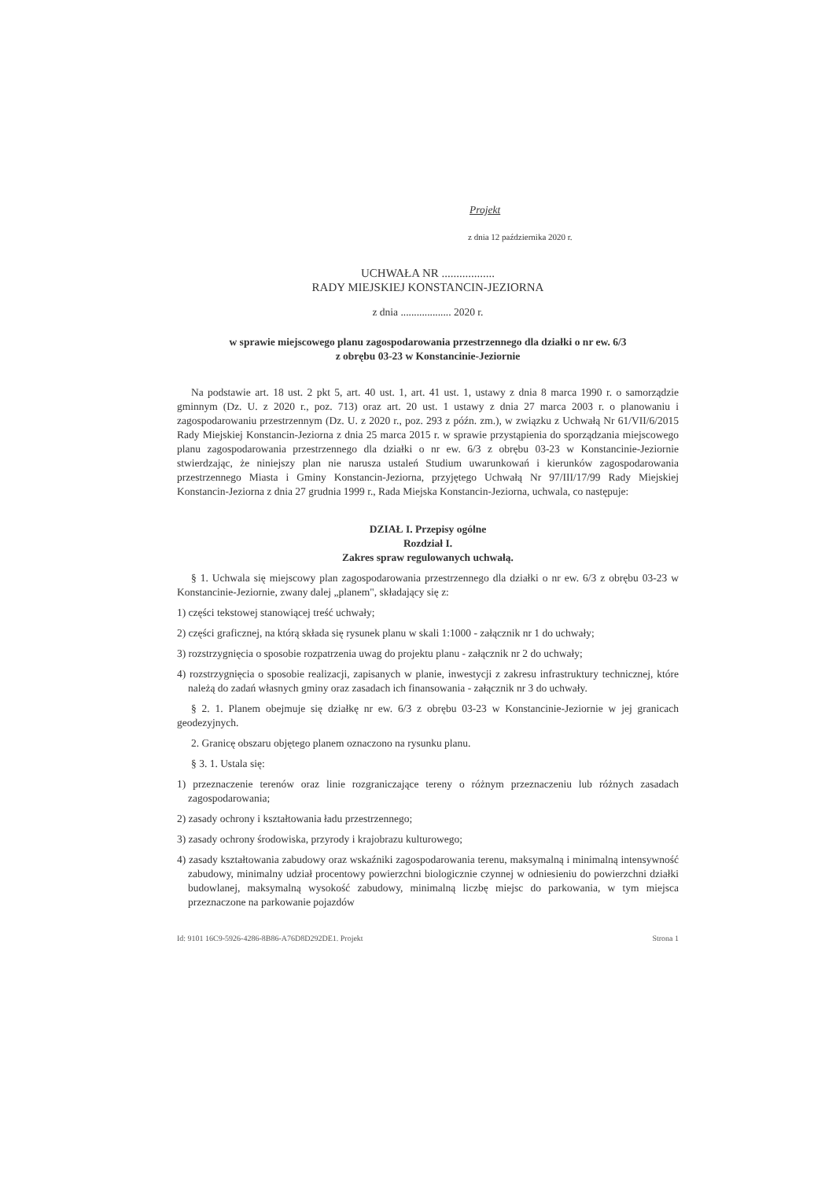Projekt
z dnia 12 października 2020 r.
UCHWAŁA NR ..................
RADY MIEJSKIEJ KONSTANCIN-JEZIORNA
z dnia ................... 2020 r.
w sprawie miejscowego planu zagospodarowania przestrzennego dla działki o nr ew. 6/3
z obrębu 03-23 w Konstancinie-Jeziornie
Na podstawie art. 18 ust. 2 pkt 5, art. 40 ust. 1, art. 41 ust. 1, ustawy z dnia 8 marca 1990 r. o samorządzie gminnym (Dz. U. z 2020 r., poz. 713) oraz art. 20 ust. 1 ustawy z dnia 27 marca 2003 r. o planowaniu i zagospodarowaniu przestrzennym (Dz. U. z 2020 r., poz. 293 z późn. zm.), w związku z Uchwałą Nr 61/VII/6/2015 Rady Miejskiej Konstancin-Jeziorna z dnia 25 marca 2015 r. w sprawie przystąpienia do sporządzania miejscowego planu zagospodarowania przestrzennego dla działki o nr ew. 6/3 z obrębu 03-23 w Konstancinie-Jeziornie stwierdzając, że niniejszy plan nie narusza ustaleń Studium uwarunkowań i kierunków zagospodarowania przestrzennego Miasta i Gminy Konstancin-Jeziorna, przyjętego Uchwałą Nr 97/III/17/99 Rady Miejskiej Konstancin-Jeziorna z dnia 27 grudnia 1999 r., Rada Miejska Konstancin-Jeziorna, uchwala, co następuje:
DZIAŁ I. Przepisy ogólne
Rozdział I.
Zakres spraw regulowanych uchwałą.
§ 1. Uchwala się miejscowy plan zagospodarowania przestrzennego dla działki o nr ew. 6/3 z obrębu 03-23 w Konstancinie-Jeziornie, zwany dalej „planem", składający się z:
1) części tekstowej stanowiącej treść uchwały;
2) części graficznej, na którą składa się rysunek planu w skali 1:1000 - załącznik nr 1 do uchwały;
3) rozstrzygnięcia o sposobie rozpatrzenia uwag do projektu planu - załącznik nr 2 do uchwały;
4) rozstrzygnięcia o sposobie realizacji, zapisanych w planie, inwestycji z zakresu infrastruktury technicznej, które należą do zadań własnych gminy oraz zasadach ich finansowania - załącznik nr 3 do uchwały.
§ 2. 1. Planem obejmuje się działkę nr ew. 6/3 z obrębu 03-23 w Konstancinie-Jeziornie w jej granicach geodezyjnych.
2. Granicę obszaru objętego planem oznaczono na rysunku planu.
§ 3. 1. Ustala się:
1) przeznaczenie terenów oraz linie rozgraniczające tereny o różnym przeznaczeniu lub różnych zasadach zagospodarowania;
2) zasady ochrony i kształtowania ładu przestrzennego;
3) zasady ochrony środowiska, przyrody i krajobrazu kulturowego;
4) zasady kształtowania zabudowy oraz wskaźniki zagospodarowania terenu, maksymalną i minimalną intensywność zabudowy, minimalny udział procentowy powierzchni biologicznie czynnej w odniesieniu do powierzchni działki budowlanej, maksymalną wysokość zabudowy, minimalną liczbę miejsc do parkowania, w tym miejsca przeznaczone na parkowanie pojazdów
Id: 9101 16C9-5926-4286-8B86-A76D8D292DE1. Projekt Strona 1